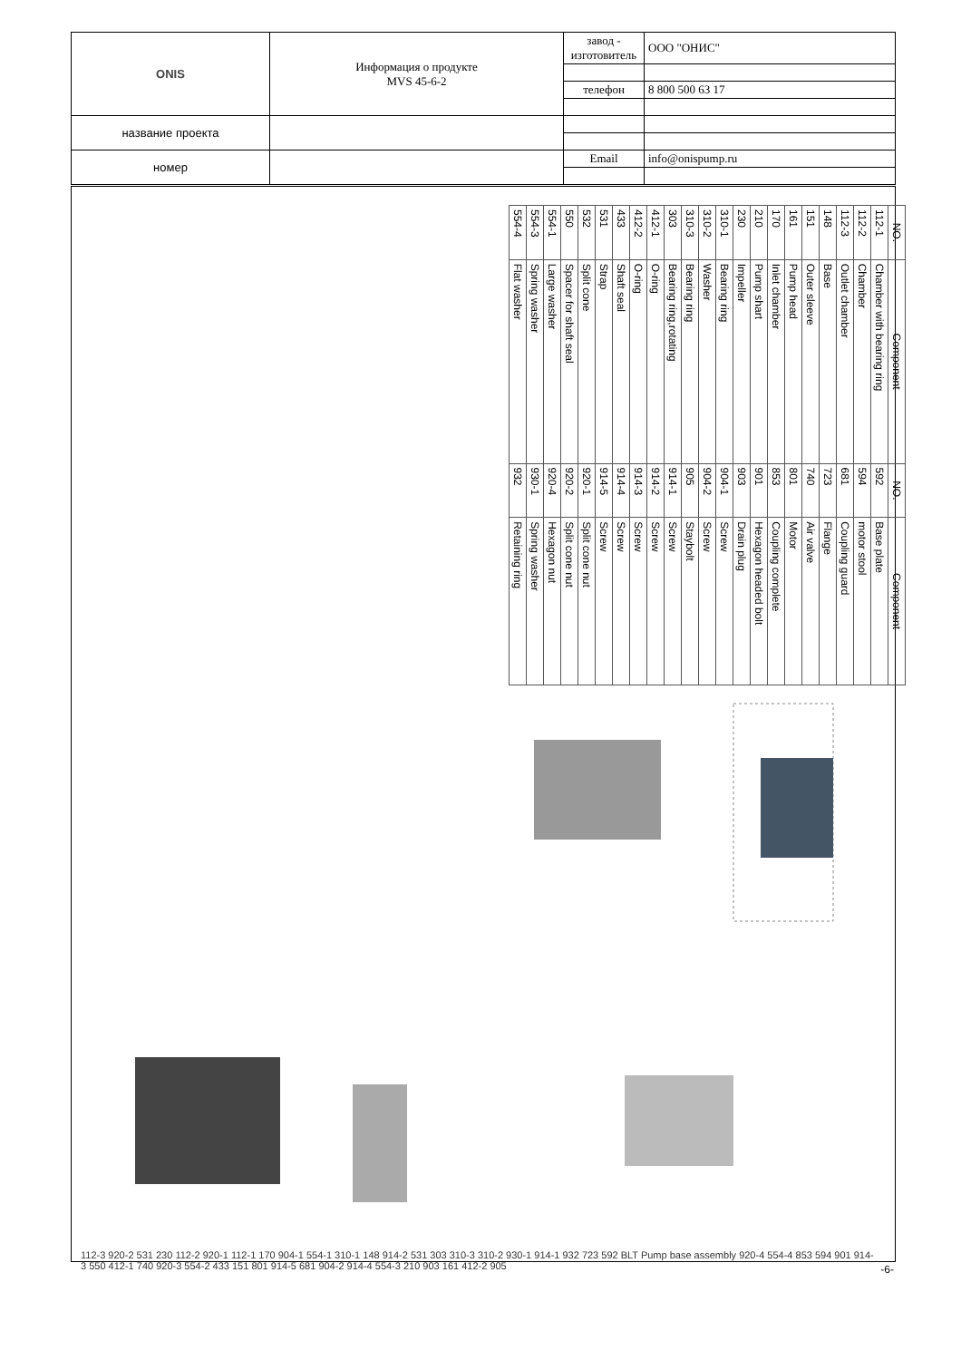| ONIS | Информация о продукте MVS 45-6-2 | завод - изготовитель | ООО "ОНИС" |
| | | телефон | 8 800 500 63 17 |
| название проекта | | | |
| номер | | Email | info@onispump.ru |
| NO. | Component | NO. | Component |
| --- | --- | --- | --- |
| 112-1 | Chamber with bearing ring | 592 | Base plate |
| 112-2 | Chamber | 594 | motor stool |
| 112-3 | Outlet chamber | 681 | Coupling guard |
| 148 | Base | 723 | Flange |
| 151 | Outer sleeve | 740 | Air valve |
| 161 | Pump head | 801 | Motor |
| 170 | Inlet chamber | 853 | Coupling complete |
| 210 | Pump shart | 901 | Hexagon headed bolt |
| 230 | Impeller | 903 | Drain plug |
| 310-1 | Bearing ring | 904-1 | Screw |
| 310-2 | Washer | 904-2 | Screw |
| 310-3 | Bearing ring | 905 | Staybolt |
| 303 | Bearing ring,rotating | 914-1 | Screw |
| 412-1 | O-ring | 914-2 | Screw |
| 412-2 | O-ring | 914-3 | Screw |
| 433 | Shaft seal | 914-4 | Screw |
| 531 | Strap | 914-5 | Screw |
| 532 | Split cone | 920-1 | Split cone nut |
| 550 | Spacer for shaft seal | 920-2 | Split cone nut |
| 554-1 | Large washer | 920-4 | Hexagon nut |
| 554-3 | Spring washer | 930-1 | Spring washer |
| 554-4 | Flat washer | 932 | Retaining ring |
112-3 920-2 531 230 112-2 920-1 112-1 170 904-1 554-1 310-1 148 914-2 531 303 310-3 310-2 930-1 914-1 932 723 592 BLT Pump base assembly 920-4 554-4 853 594 901 914-3 550 412-1 740 920-3 554-2 433 151 801 914-5 681 904-2 914-4 554-3 210 903 161 412-2 905
-6-